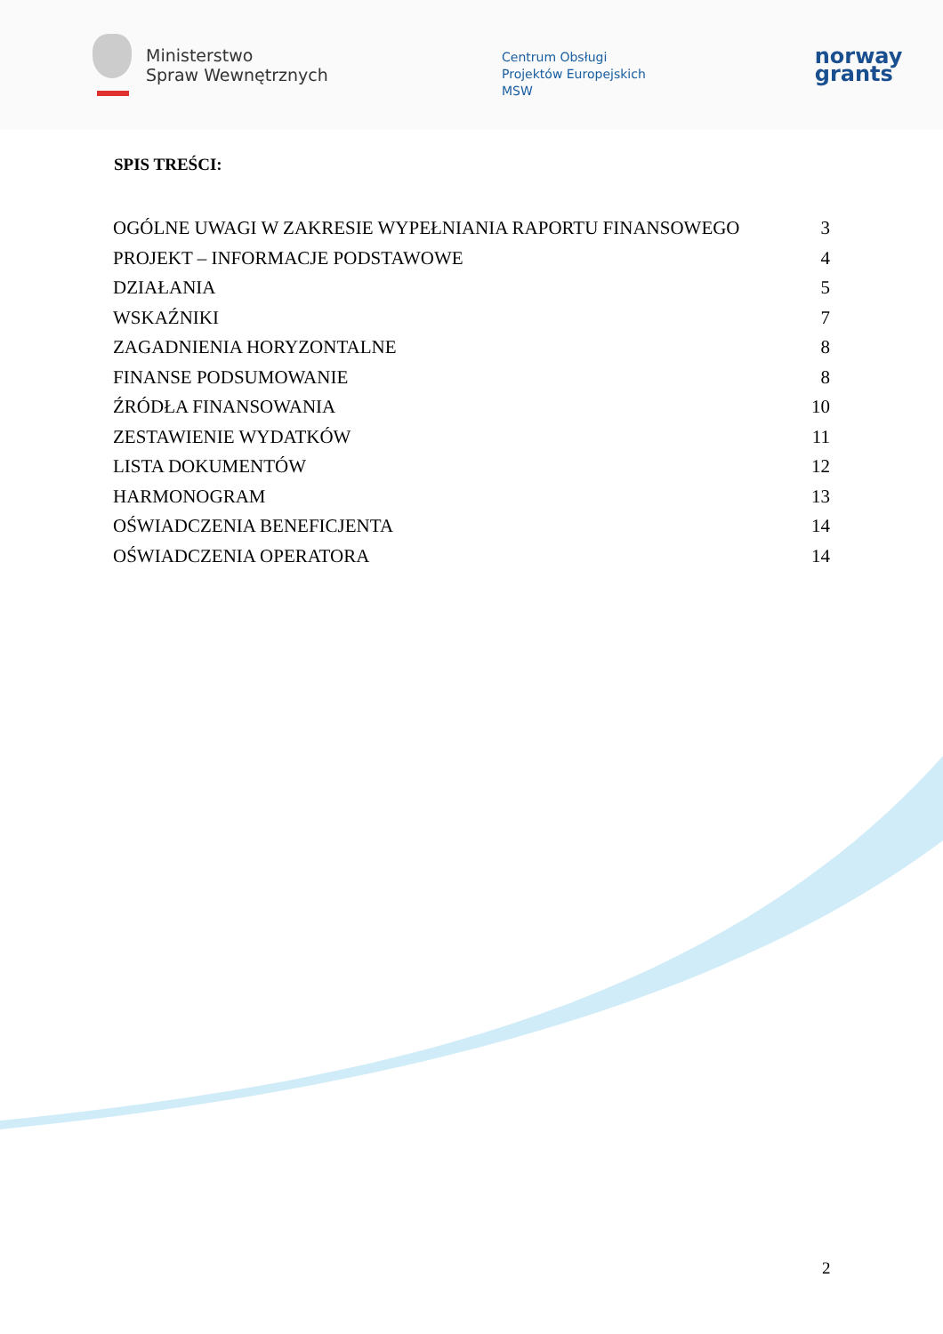Ministerstwo
Spraw Wewnętrznych
Centrum Obsługi
Projektów Europejskich
MSW
norway
grants
SPIS TREŚCI:
OGÓLNE UWAGI W ZAKRESIE WYPEŁNIANIA RAPORTU FINANSOWEGO 3
PROJEKT – INFORMACJE PODSTAWOWE 4
DZIAŁANIA 5
WSKAŹNIKI 7
ZAGADNIENIA HORYZONTALNE 8
FINANSE PODSUMOWANIE 8
ŹRÓDŁA FINANSOWANIA 10
ZESTAWIENIE WYDATKÓW 11
LISTA DOKUMENTÓW 12
HARMONOGRAM 13
OŚWIADCZENIA BENEFICJENTA 14
OŚWIADCZENIA OPERATORA 14
2